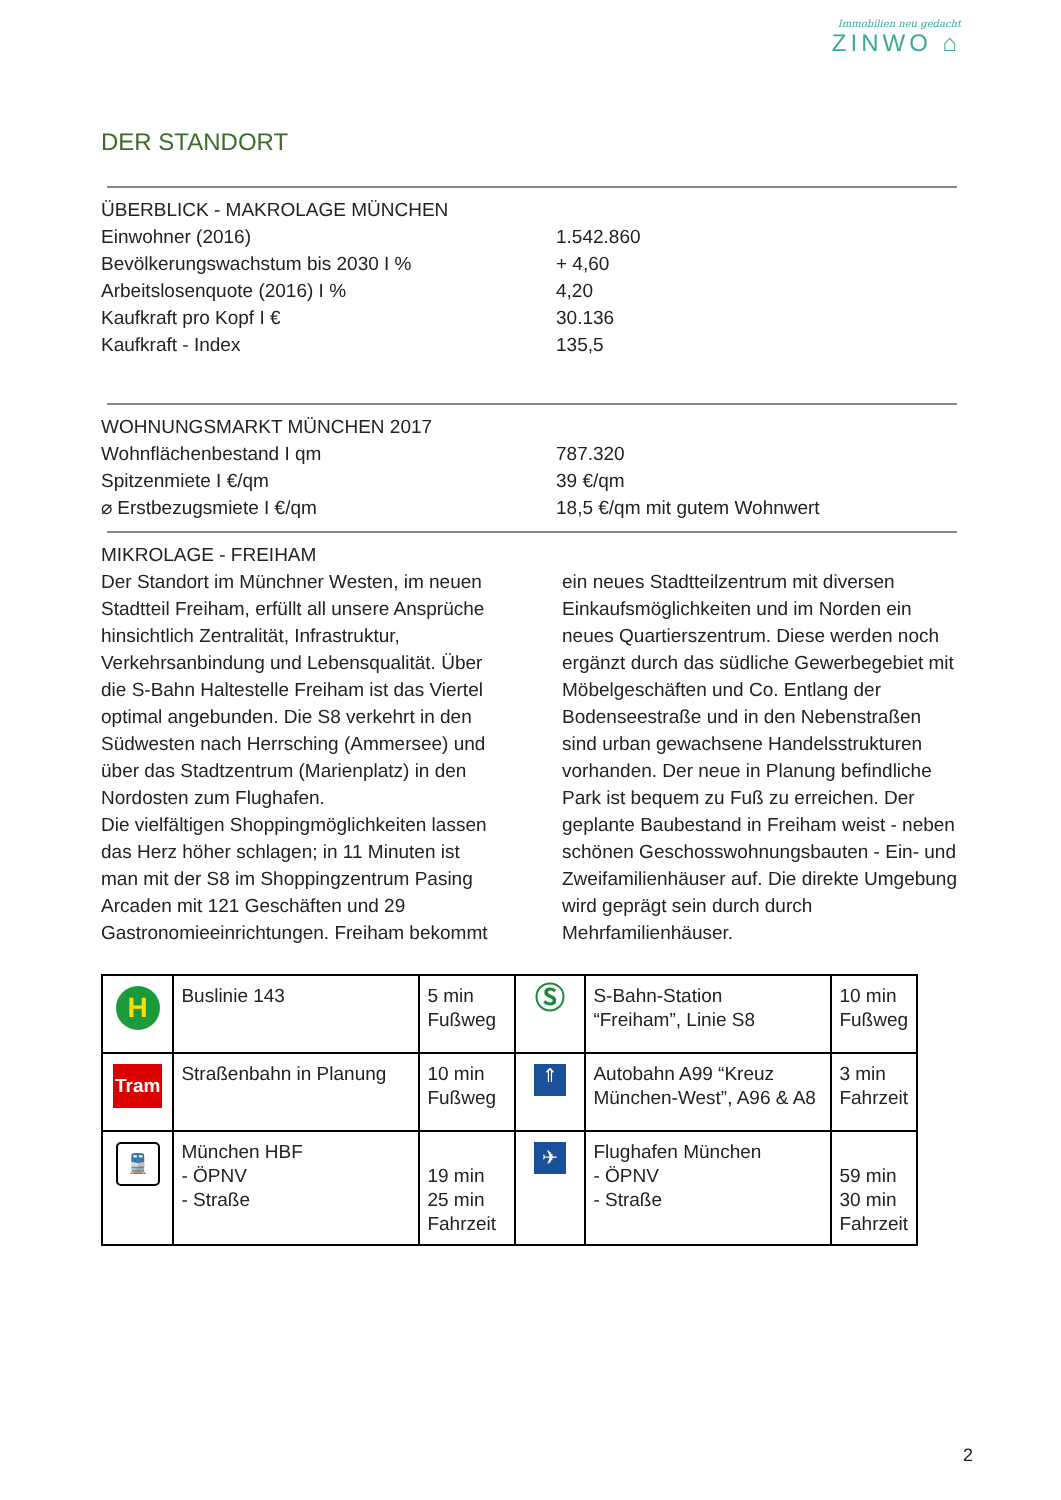Immobilien neu gedacht
ZINWO ⌂
DER STANDORT
ÜBERBLICK - MAKROLAGE MÜNCHEN
Einwohner (2016) 1.542.860
Bevölkerungswachstum bis 2030 I % + 4,60
Arbeitslosenquote (2016) I % 4,20
Kaufkraft pro Kopf I € 30.136
Kaufkraft - Index 135,5
WOHNUNGSMARKT MÜNCHEN 2017
Wohnflächenbestand I qm 787.320
Spitzenmiete I €/qm 39 €/qm
⌀ Erstbezugsmiete I €/qm 18,5 €/qm mit gutem Wohnwert
MIKROLAGE - FREIHAM
Der Standort im Münchner Westen, im neuen Stadtteil Freiham, erfüllt all unsere Ansprüche hinsichtlich Zentralität, Infrastruktur, Verkehrsanbindung und Lebensqualität. Über die S-Bahn Haltestelle Freiham ist das Viertel optimal angebunden. Die S8 verkehrt in den Südwesten nach Herrsching (Ammersee) und über das Stadtzentrum (Marienplatz) in den Nordosten zum Flughafen.
Die vielfältigen Shoppingmöglichkeiten lassen das Herz höher schlagen; in 11 Minuten ist man mit der S8 im Shoppingzentrum Pasing Arcaden mit 121 Geschäften und 29 Gastronomieeinrichtungen. Freiham bekommt
ein neues Stadtteilzentrum mit diversen Einkaufsmöglichkeiten und im Norden ein neues Quartierszentrum. Diese werden noch ergänzt durch das südliche Gewerbegebiet mit Möbelgeschäften und Co. Entlang der Bodenseestraße und in den Nebenstraßen sind urban gewachsene Handelsstrukturen vorhanden. Der neue in Planung befindliche Park ist bequem zu Fuß zu erreichen. Der geplante Baubestand in Freiham weist - neben schönen Geschosswohnungsbauten - Ein- und Zweifamilienhäuser auf. Die direkte Umgebung wird geprägt sein durch durch Mehrfamilienhäuser.
| H | Buslinie 143 | 5 min Fußweg | Ⓢ | S-Bahn-Station “Freiham”, Linie S8 | 10 min Fußweg |
| Tram | Straßenbahn in Planung | 10 min Fußweg | ⇑ | Autobahn A99 “Kreuz München-West”, A96 & A8 | 3 min Fahrzeit |
| 🚆 | München HBF - ÖPNV - Straße | 19 min 25 min Fahrzeit | ✈ | Flughafen München - ÖPNV - Straße | 59 min 30 min Fahrzeit |
2